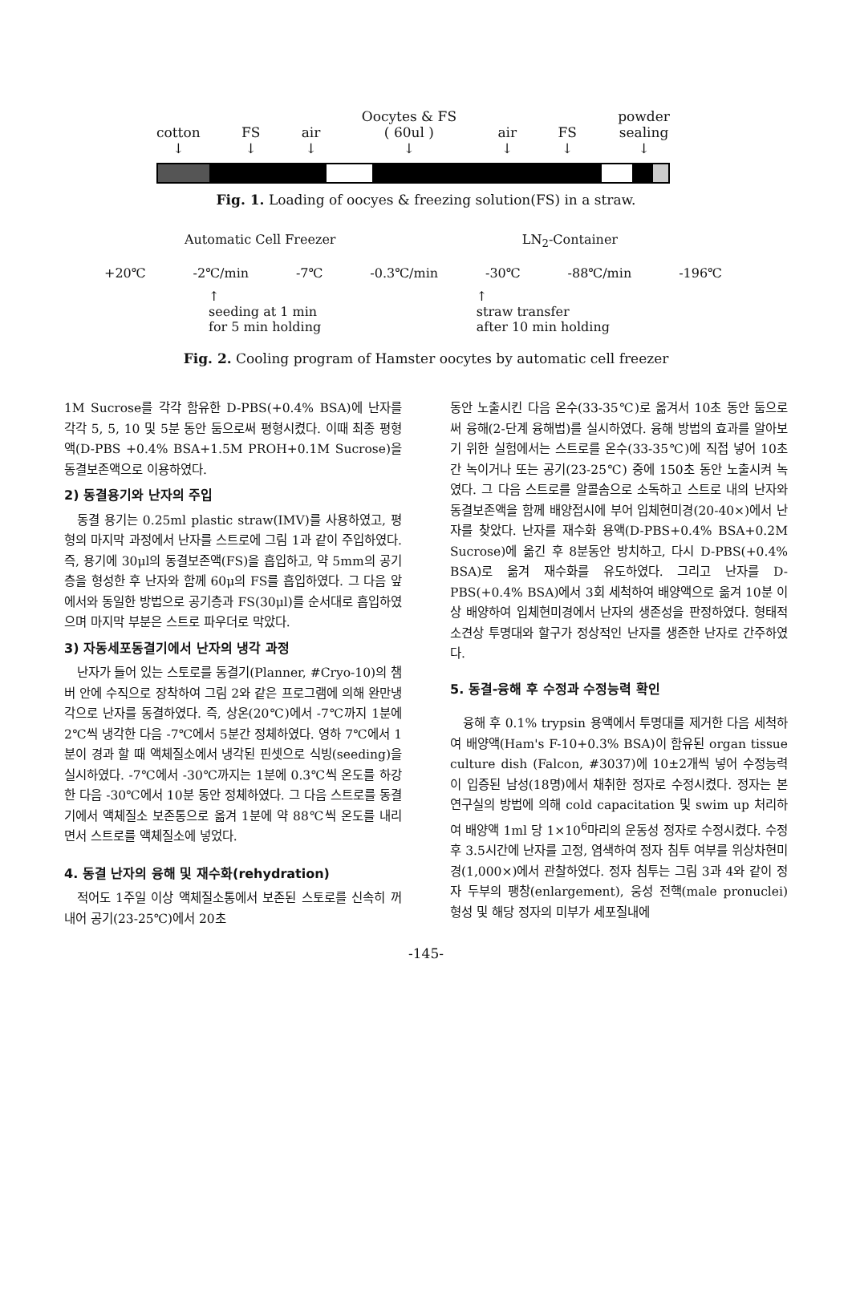cotton
↓ FS
↓ air
↓ Oocytes & FS
( 60ul )
↓ air
↓ FS
↓ powder
sealing
↓
Fig. 1. Loading of oocyes & freezing solution(FS) in a straw.
Automatic Cell Freezer LN<sub>2</sub>-Container
+20℃ -2℃/min -7℃ -0.3℃/min -30℃ -88℃/min -196℃
↑
seeding at 1 min
for 5 min holding ↑
straw transfer
after 10 min holding
Fig. 2. Cooling program of Hamster oocytes by automatic cell freezer
1M Sucrose를 각각 함유한 D-PBS(+0.4% BSA)에 난자를 각각 5, 5, 10 및 5분 동안 둠으로써 평형시켰다. 이때 최종 평형액(D-PBS +0.4% BSA+1.5M PROH+0.1M Sucrose)을 동결보존액으로 이용하였다.
2) 동결용기와 난자의 주입
동결 용기는 0.25ml plastic straw(IMV)를 사용하였고, 평형의 마지막 과정에서 난자를 스트로에 그림 1과 같이 주입하였다. 즉, 용기에 30μl의 동결보존액(FS)을 흡입하고, 약 5mm의 공기층을 형성한 후 난자와 함께 60μ의 FS를 흡입하였다. 그 다음 앞에서와 동일한 방법으로 공기층과 FS(30μl)를 순서대로 흡입하였으며 마지막 부분은 스트로 파우더로 막았다.
3) 자동세포동결기에서 난자의 냉각 과정
난자가 들어 있는 스토로를 동결기(Planner, #Cryo-10)의 챔버 안에 수직으로 장착하여 그림 2와 같은 프로그램에 의해 완만냉각으로 난자를 동결하였다. 즉, 상온(20℃)에서 -7℃까지 1분에 2℃씩 냉각한 다음 -7℃에서 5분간 정체하였다. 영하 7℃에서 1분이 경과 할 때 액체질소에서 냉각된 핀셋으로 식빙(seeding)을 실시하였다. -7℃에서 -30℃까지는 1분에 0.3℃씩 온도를 하강한 다음 -30℃에서 10분 동안 정체하였다. 그 다음 스트로를 동결기에서 액체질소 보존통으로 옮겨 1분에 약 88℃씩 온도를 내리면서 스트로를 액체질소에 넣었다.
4. 동결 난자의 융해 및 재수화(rehydration)
적어도 1주일 이상 액체질소통에서 보존된 스토로를 신속히 꺼내어 공기(23-25℃)에서 20초
동안 노출시킨 다음 온수(33-35℃)로 옮겨서 10초 동안 둠으로써 융해(2-단계 융해법)를 실시하였다. 융해 방법의 효과를 알아보기 위한 실험에서는 스트로를 온수(33-35℃)에 직접 넣어 10초간 녹이거나 또는 공기(23-25℃) 중에 150초 동안 노출시켜 녹였다. 그 다음 스트로를 알콜솜으로 소독하고 스트로 내의 난자와 동결보존액을 함께 배양접시에 부어 입체현미경(20-40×)에서 난자를 찾았다. 난자를 재수화 용액(D-PBS+0.4% BSA+0.2M Sucrose)에 옮긴 후 8분동안 방치하고, 다시 D-PBS(+0.4% BSA)로 옮겨 재수화를 유도하였다. 그리고 난자를 D-PBS(+0.4% BSA)에서 3회 세척하여 배양액으로 옮겨 10분 이상 배양하여 입체현미경에서 난자의 생존성을 판정하였다. 형태적 소견상 투명대와 할구가 정상적인 난자를 생존한 난자로 간주하였다.
5. 동결-융해 후 수정과 수정능력 확인
융해 후 0.1% trypsin 용액에서 투명대를 제거한 다음 세척하여 배양액(Ham's F-10+0.3% BSA)이 함유된 organ tissue culture dish (Falcon, #3037)에 10±2개씩 넣어 수정능력이 입증된 남성(18명)에서 채취한 정자로 수정시켰다. 정자는 본 연구실의 방법에 의해 cold capacitation 및 swim up 처리하여 배양액 1ml 당 1×10<sup>6</sup>마리의 운동성 정자로 수정시켰다. 수정 후 3.5시간에 난자를 고정, 염색하여 정자 침투 여부를 위상차현미경(1,000×)에서 관찰하였다. 정자 침투는 그림 3과 4와 같이 정자 두부의 팽창(enlargement), 웅성 전핵(male pronuclei) 형성 및 해당 정자의 미부가 세포질내에
-145-